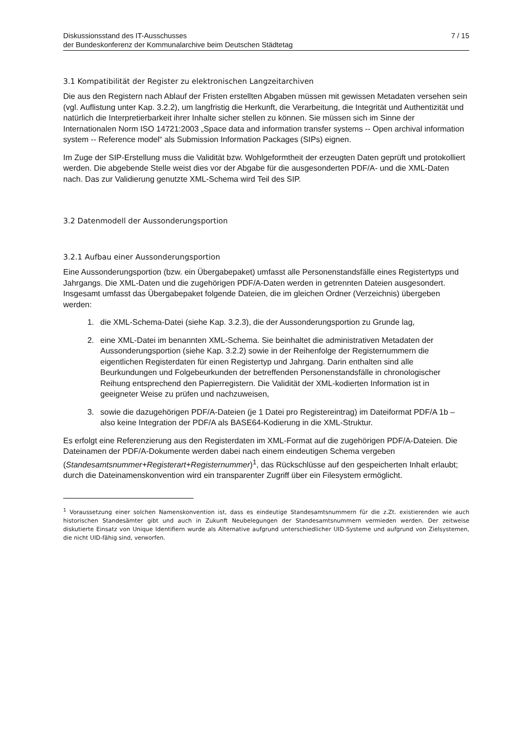Diskussionsstand des IT-Ausschusses
der Bundeskonferenz der Kommunalarchive beim Deutschen Städtetag
7 / 15
3.1 Kompatibilität der Register zu elektronischen Langzeitarchiven
Die aus den Registern nach Ablauf der Fristen erstellten Abgaben müssen mit gewissen Metadaten versehen sein (vgl. Auflistung unter Kap. 3.2.2), um langfristig die Herkunft, die Verarbeitung, die Integrität und Authentizität und natürlich die Interpretierbarkeit ihrer Inhalte sicher stellen zu können. Sie müssen sich im Sinne der Internationalen Norm ISO 14721:2003 „Space data and information transfer systems -- Open archival information system -- Reference model“ als Submission Information Packages (SIPs) eignen.
Im Zuge der SIP-Erstellung muss die Validität bzw. Wohlgeformtheit der erzeugten Daten geprüft und protokolliert werden. Die abgebende Stelle weist dies vor der Abgabe für die ausgesonderten PDF/A- und die XML-Daten nach. Das zur Validierung genutzte XML-Schema wird Teil des SIP.
3.2 Datenmodell der Aussonderungsportion
3.2.1 Aufbau einer Aussonderungsportion
Eine Aussonderungsportion (bzw. ein Übergabepaket) umfasst alle Personenstandsfälle eines Registertyps und Jahrgangs. Die XML-Daten und die zugehörigen PDF/A-Daten werden in getrennten Dateien ausgesondert. Insgesamt umfasst das Übergabepaket folgende Dateien, die im gleichen Ordner (Verzeichnis) übergeben werden:
1. die XML-Schema-Datei (siehe Kap. 3.2.3), die der Aussonderungsportion zu Grunde lag,
2. eine XML-Datei im benannten XML-Schema. Sie beinhaltet die administrativen Metadaten der Aussonderungsportion (siehe Kap. 3.2.2) sowie in der Reihenfolge der Registernummern die eigentlichen Registerdaten für einen Registertyp und Jahrgang. Darin enthalten sind alle Beurkundungen und Folgebeurkunden der betreffenden Personenstandsfälle in chronologischer Reihung entsprechend den Papierregistern. Die Validität der XML-kodierten Information ist in geeigneter Weise zu prüfen und nachzuweisen,
3. sowie die dazugehörigen PDF/A-Dateien (je 1 Datei pro Registereintrag) im Dateiformat PDF/A 1b – also keine Integration der PDF/A als BASE64-Kodierung in die XML-Struktur.
Es erfolgt eine Referenzierung aus den Registerdaten im XML-Format auf die zugehörigen PDF/A-Dateien. Die Dateinamen der PDF/A-Dokumente werden dabei nach einem eindeutigen Schema vergeben (Standesamtsnummer+Registerart+Registernummer)<sup>1</sup>, das Rückschlüsse auf den gespeicherten Inhalt erlaubt; durch die Dateinamenskonvention wird ein transparenter Zugriff über ein Filesystem ermöglicht.
<sup>1</sup> Voraussetzung einer solchen Namenskonvention ist, dass es eindeutige Standesamtsnummern für die z.Zt. existierenden wie auch historischen Standesämter gibt und auch in Zukunft Neubelegungen der Standesamtsnummern vermieden werden. Der zeitweise diskutierte Einsatz von Unique Identifiern wurde als Alternative aufgrund unterschiedlicher UID-Systeme und aufgrund von Zielsystemen, die nicht UID-fähig sind, verworfen.